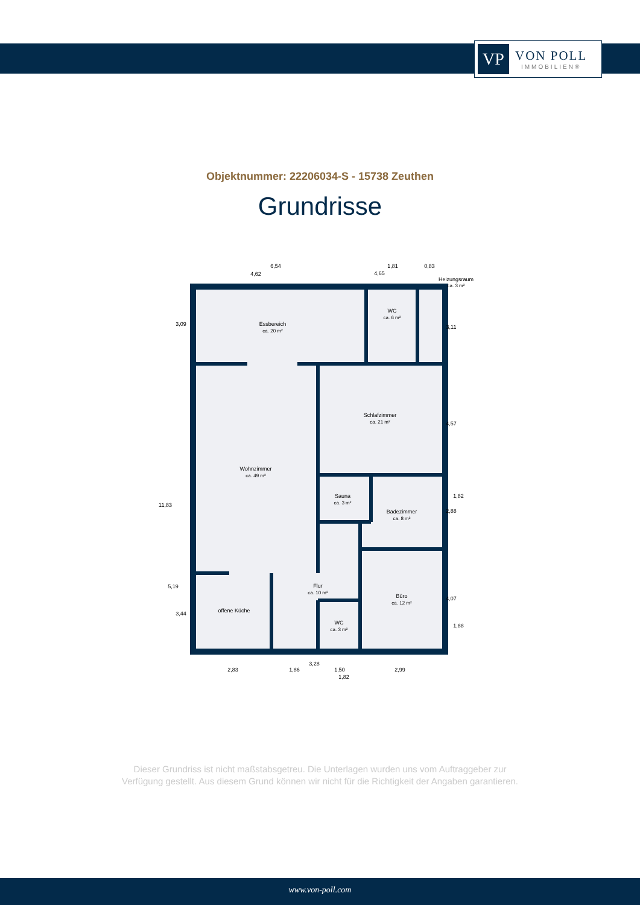VP
VON POLL
IMMOBILIEN®
Objektnummer: 22206034-S - 15738 Zeuthen
Grundrisse
Essbereich
ca. 20 m²
WC
ca. 6 m²
Heizungsraum
ca. 3 m²
Schlafzimmer
ca. 21 m²
Wohnzimmer
ca. 49 m²
Sauna
ca. 3 m²
Badezimmer
ca. 8 m²
Flur
ca. 10 m²
Büro
ca. 12 m²
offene Küche
WC
ca. 3 m²
6,54
1,81
0,83
4,62
4,65
3,28
2,83
1,86
1,50
2,99
1,82
3,09
11,83
5,19
3,44
3,11
4,57
2,88
1,82
4,07
1,88
Dieser Grundriss ist nicht maßstabsgetreu. Die Unterlagen wurden uns vom Auftraggeber zur Verfügung gestellt. Aus diesem Grund können wir nicht für die Richtigkeit der Angaben garantieren.
www.von-poll.com